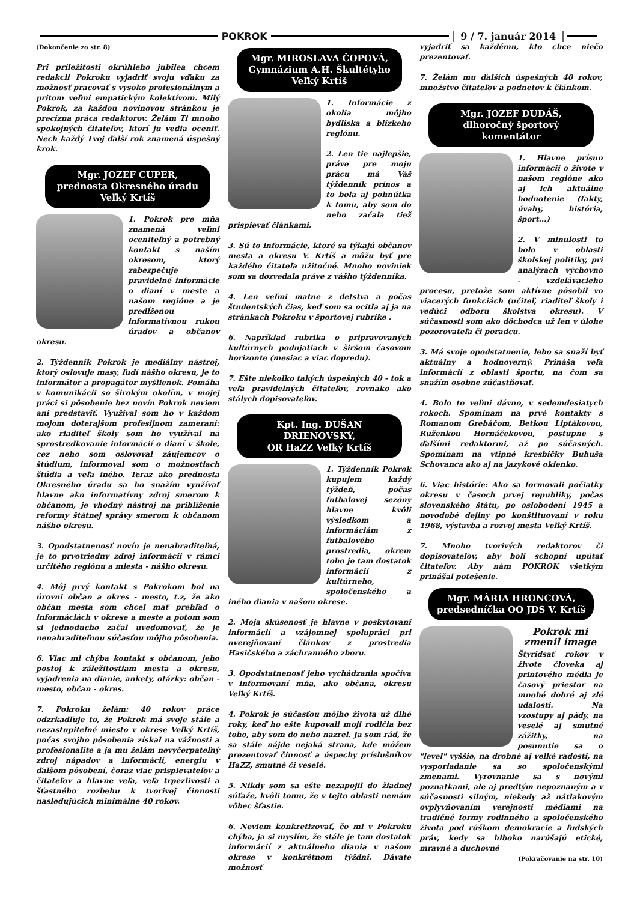POKROK 9 / 7. január 2014
(Dokončenie zo str. 8)
Pri príležitosti okrúhleho jubilea chcem redakcii Pokroku vyjadriť svoju vďaku za možnosť pracovať s vysoko profesionálnym a pritom veľmi empatickým kolektívom. Milý Pokrok, za každou novinovou stránkou je precízna práca redaktorov. Želám Ti mnoho spokojných čitateľov, ktorí ju vedia oceniť. Nech každý Tvoj ďalší rok znamená úspešný krok.
Mgr. JOZEF CUPER,
prednosta Okresného úradu
Veľký Krtíš
1. Pokrok pre mňa znamená veľmi oceniteľný a potrebný kontakt s naším okresom, ktorý zabezpečuje pravidelné informácie o dianí v meste a našom regióne a je predĺženou informatívnou rukou úradov a občanov okresu.
2. Týždenník Pokrok je mediálny nástroj, ktorý oslovuje masy, ľudí nášho okresu, je to informátor a propagátor myšlienok. Pomáha v komunikácii so širokým okolím, v mojej práci si pôsobenie bez novín Pokrok neviem ani predstaviť. Využíval som ho v každom mojom doterajšom profesijnom zameraní: ako riaditeľ školy som ho využíval na sprostredkovanie informácií o dianí v škole, cez neho som oslovoval záujemcov o štúdium, informoval som o možnostiach štúdia a veľa iného. Teraz ako prednosta Okresného úradu sa ho snažím využívať hlavne ako informatívny zdroj smerom k občanom, je vhodný nástroj na priblíženie reformy štátnej správy smerom k občanom nášho okresu.
3. Opodstatnenosť novín je nenahraditeľná, je to prvotriedny zdroj informácií v rámci určitého regiónu a miesta - nášho okresu.
4. Môj prvý kontakt s Pokrokom bol na úrovni občan a okres - mesto, t.z, že ako občan mesta som chcel mať prehľad o informáciách v okrese a meste a potom som si jednoducho začal uvedomovať, že je nenahraditeľnou súčasťou môjho pôsobenia.
6. Viac mi chýba kontakt s občanom, jeho postoj k záležitostiam mesta a okresu, vyjadrenia na dianie, ankety, otázky: občan - mesto, občan - okres.
7. Pokroku želám: 40 rokov práce odzrkadľuje to, že Pokrok má svoje stále a nezastupiteľné miesto v okrese Veľký Krtíš, počas svojho pôsobenia získal na vážnosti a profesionalite a ja mu želám nevyčerpateľný zdroj nápadov a informácií, energiu v ďalšom pôsobení, čoraz viac prispievateľov a čitateľov a hlavne veľa, veľa trpezlivosti a šťastného rozbehu k tvorivej činnosti nasledujúcich minimálne 40 rokov.
Mgr. MIROSLAVA ČOPOVÁ,
Gymnázium A.H. Škultétyho
Veľký Krtíš
1. Informácie z okolia môjho bydliska a blízkeho regiónu.
2. Len tie najlepšie, práve pre moju prácu má Váš týždenník prínos a to bola aj pohnútka k tomu, aby som do neho začala tiež prispievať článkami.
3. Sú to informácie, ktoré sa týkajú občanov mesta a okresu V. Krtíš a môžu byť pre každého čitateľa užitočné. Mnoho noviniek som sa dozvedala práve z vášho týždenníka.
4. Len veľmi matne z detstva a počas študentských čias, keď som sa ocitla aj ja na stránkach Pokroku v športovej rubrike .
6. Napríklad rubrika o pripravovaných kultúrnych podujatiach v širšom časovom horizonte (mesiac a viac dopredu).
7. Ešte niekoľko takých úspešných 40 - tok a veľa pravidelných čitateľov, rovnako ako stálych dopisovateľov.
Kpt. Ing. DUŠAN
DRIENOVSKÝ,
OR HaZZ Veľký Krtíš
1. Týždenník Pokrok kupujem každý týždeň, počas futbalovej sezóny hlavne kvôli výsledkom a informáciám z futbalového prostredia, okrem toho je tam dostatok informácií z kultúrneho, spoločenského a iného diania v našom okrese.
2. Moja skúsenosť je hlavne v poskytovaní informácií a vzájomnej spolupráci pri uverejňovaní článkov z prostredia Hasičského a záchranného zboru.
3. Opodstatnenosť jeho vychádzania spočíva v informovaní mňa, ako občana, okresu Veľký Krtíš.
4. Pokrok je súčasťou môjho života už dlhé roky, keď ho ešte kupovali moji rodičia bez toho, aby som do neho nazrel. Ja som rád, že sa stále nájde nejaká strana, kde môžem prezentovať činnosť a úspechy príslušníkov HaZZ, smutné či veselé.
5. Nikdy som sa ešte nezapojil do žiadnej súťaže, kvôli tomu, že v tejto oblasti nemám vôbec šťastie.
6. Neviem konkretizovať, čo mi v Pokroku chýba, ja si myslím, že stále je tam dostatok informácií z aktuálneho diania v našom okrese v konkrétnom týždni. Dávate možnosť
vyjadriť sa každému, kto chce niečo prezentovať.
7. Želám mu ďalších úspešných 40 rokov, množstvo čitateľov a podnetov k článkom.
Mgr. JOZEF DUDÁŠ,
dlhoročný športový komentátor
1. Hlavne prísun informácií o živote v našom regióne ako aj ich aktuálne hodnotenie (fakty, úvahy, história, šport...)
2. V minulosti to bolo v oblasti školskej politiky, pri analýzach výchovno - vzdelávacieho procesu, pretože som aktívne pôsobil vo viacerých funkciách (učiteľ, riaditeľ školy i vedúci odboru školstva okresu). V súčasnosti som ako dôchodca už len v úlohe pozorovateľa či poradcu.
3. Má svoje opodstatnenie, lebo sa snaží byť aktuálny a hodnoverný. Prináša veľa informácií z oblasti športu, na čom sa snažím osobne zúčastňovať.
4. Bolo to veľmi dávno, v sedemdesiatych rokoch. Spomínam na prvé kontakty s Romanom Grebáčom, Betkou Liptákovou, Ruženkou Hornáčekovou, postupne s ďalšími redaktormi, až po súčasných. Spomínam na vtipné kresbičky Buhuša Schovanca ako aj na jazykové okienko.
6. Viac histórie: Ako sa formovali počiatky okresu v časoch prvej republiky, počas slovenského štátu, po oslobodení 1945 a novodobé dejiny po konštituovaní v roku 1968, výstavba a rozvoj mesta Veľký Krtíš.
7. Mnoho tvorivých redaktorov či dopisovateľov, aby boli schopní upútať čitateľov. Aby nám POKROK všetkým prinášal potešenie.
Mgr. MÁRIA HRONCOVÁ,
predsedníčka OO JDS V. Krtíš
Pokrok mi
zmenil image
Štyridsať rokov v živote človeka aj printového média je časový priestor na mnohé dobré aj zlé udalosti. Na vzostupy aj pády, na veselé aj smutné zážitky, na posunutie sa o "level" vyššie, na drobné aj veľké radosti, na vysporiadanie sa so spoločenskými zmenami. Vyrovnanie sa s novými poznatkami, ale aj predtým nepoznaným a v súčasnosti silným, niekedy až nátlakovým ovplyvňovaním verejnosti médiami na tradičné formy rodinného a spoločenského života pod rúškom demokracie a ľudských práv, kedy sa hlboko narúšajú etické, mravné a duchovné
(Pokračovanie na str. 10)